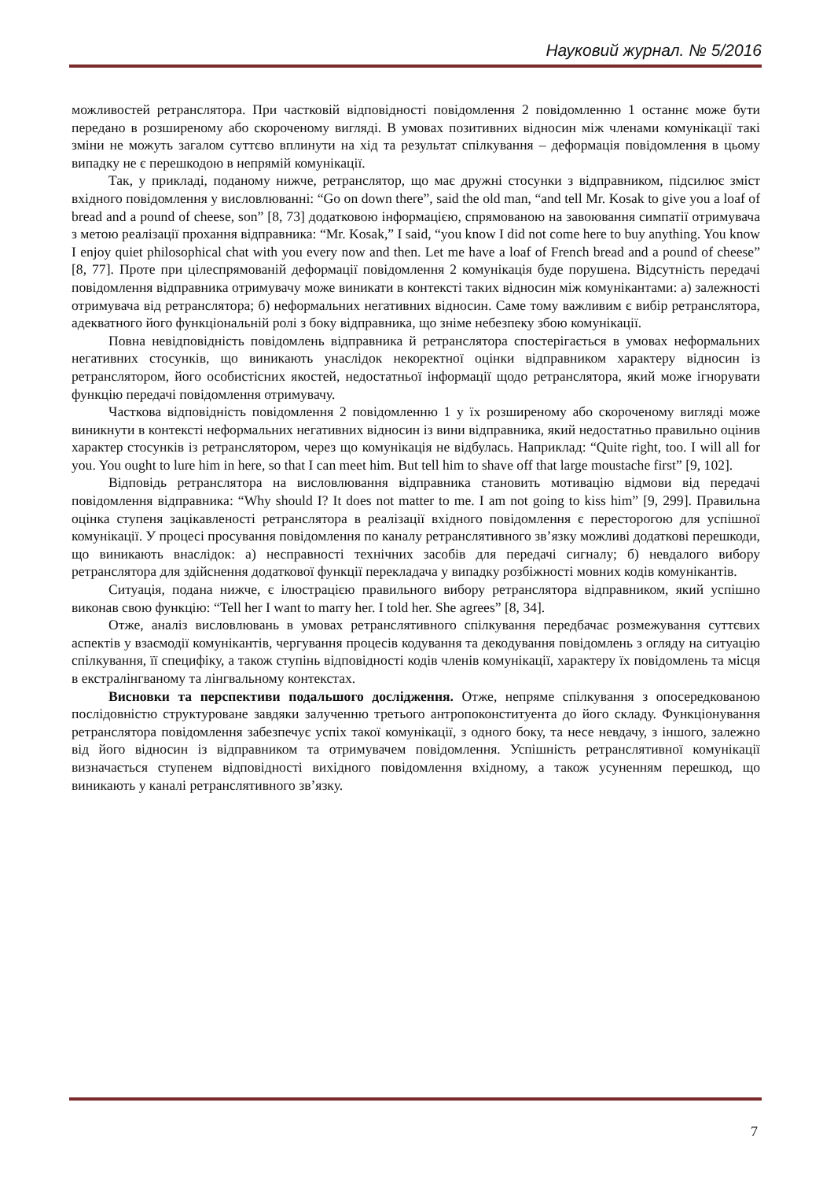Науковий журнал. № 5/2016
можливостей ретранслятора. При частковій відповідності повідомлення 2 повідомленню 1 останнє може бути передано в розширеному або скороченому вигляді. В умовах позитивних відносин між членами комунікації такі зміни не можуть загалом суттєво вплинути на хід та результат спілкування – деформація повідомлення в цьому випадку не є перешкодою в непрямій комунікації.
Так, у прикладі, поданому нижче, ретранслятор, що має дружні стосунки з відправником, підсилює зміст вхідного повідомлення у висловлюванні: “Go on down there”, said the old man, “and tell Mr. Kosak to give you a loaf of bread and a pound of cheese, son” [8, 73] додатковою інформацією, спрямованою на завоювання симпатії отримувача з метою реалізації прохання відправника: “Mr. Kosak,” I said, “you know I did not come here to buy anything. You know I enjoy quiet philosophical chat with you every now and then. Let me have a loaf of French bread and a pound of cheese” [8, 77]. Проте при цілеспрямованій деформації повідомлення 2 комунікація буде порушена. Відсутність передачі повідомлення відправника отримувачу може виникати в контексті таких відносин між комунікантами: а) залежності отримувача від ретранслятора; б) неформальних негативних відносин. Саме тому важливим є вибір ретранслятора, адекватного його функціональній ролі з боку відправника, що зніме небезпеку збою комунікації.
Повна невідповідність повідомлень відправника й ретранслятора спостерігається в умовах неформальних негативних стосунків, що виникають унаслідок некоректної оцінки відправником характеру відносин із ретранслятором, його особистісних якостей, недостатньої інформації щодо ретранслятора, який може ігнорувати функцію передачі повідомлення отримувачу.
Часткова відповідність повідомлення 2 повідомленню 1 у їх розширеному або скороченому вигляді може виникнути в контексті неформальних негативних відносин із вини відправника, який недостатньо правильно оцінив характер стосунків із ретранслятором, через що комунікація не відбулась. Наприклад: “Quite right, too. I will all for you. You ought to lure him in here, so that I can meet him. But tell him to shave off that large moustache first” [9, 102].
Відповідь ретранслятора на висловлювання відправника становить мотивацію відмови від передачі повідомлення відправника: “Why should I? It does not matter to me. I am not going to kiss him” [9, 299]. Правильна оцінка ступеня зацікавленості ретранслятора в реалізації вхідного повідомлення є пересторогою для успішної комунікації. У процесі просування повідомлення по каналу ретранслятивного зв’язку можливі додаткові перешкоди, що виникають внаслідок: а) несправності технічних засобів для передачі сигналу; б) невдалого вибору ретранслятора для здійснення додаткової функції перекладача у випадку розбіжності мовних кодів комунікантів.
Ситуація, подана нижче, є ілюстрацією правильного вибору ретранслятора відправником, який успішно виконав свою функцію: “Tell her I want to marry her. I told her. She agrees” [8, 34].
Отже, аналіз висловлювань в умовах ретранслятивного спілкування передбачає розмежування суттєвих аспектів у взаємодії комунікантів, чергування процесів кодування та декодування повідомлень з огляду на ситуацію спілкування, її специфіку, а також ступінь відповідності кодів членів комунікації, характеру їх повідомлень та місця в екстралінгваному та лінгвальному контекстах.
Висновки та перспективи подальшого дослідження. Отже, непряме спілкування з опосередкованою послідовністю структуроване завдяки залученню третього антропоконституента до його складу. Функціонування ретранслятора повідомлення забезпечує успіх такої комунікації, з одного боку, та несе невдачу, з іншого, залежно від його відносин із відправником та отримувачем повідомлення. Успішність ретранслятивної комунікації визначається ступенем відповідності вихідного повідомлення вхідному, а також усуненням перешкод, що виникають у каналі ретранслятивного зв’язку.
7